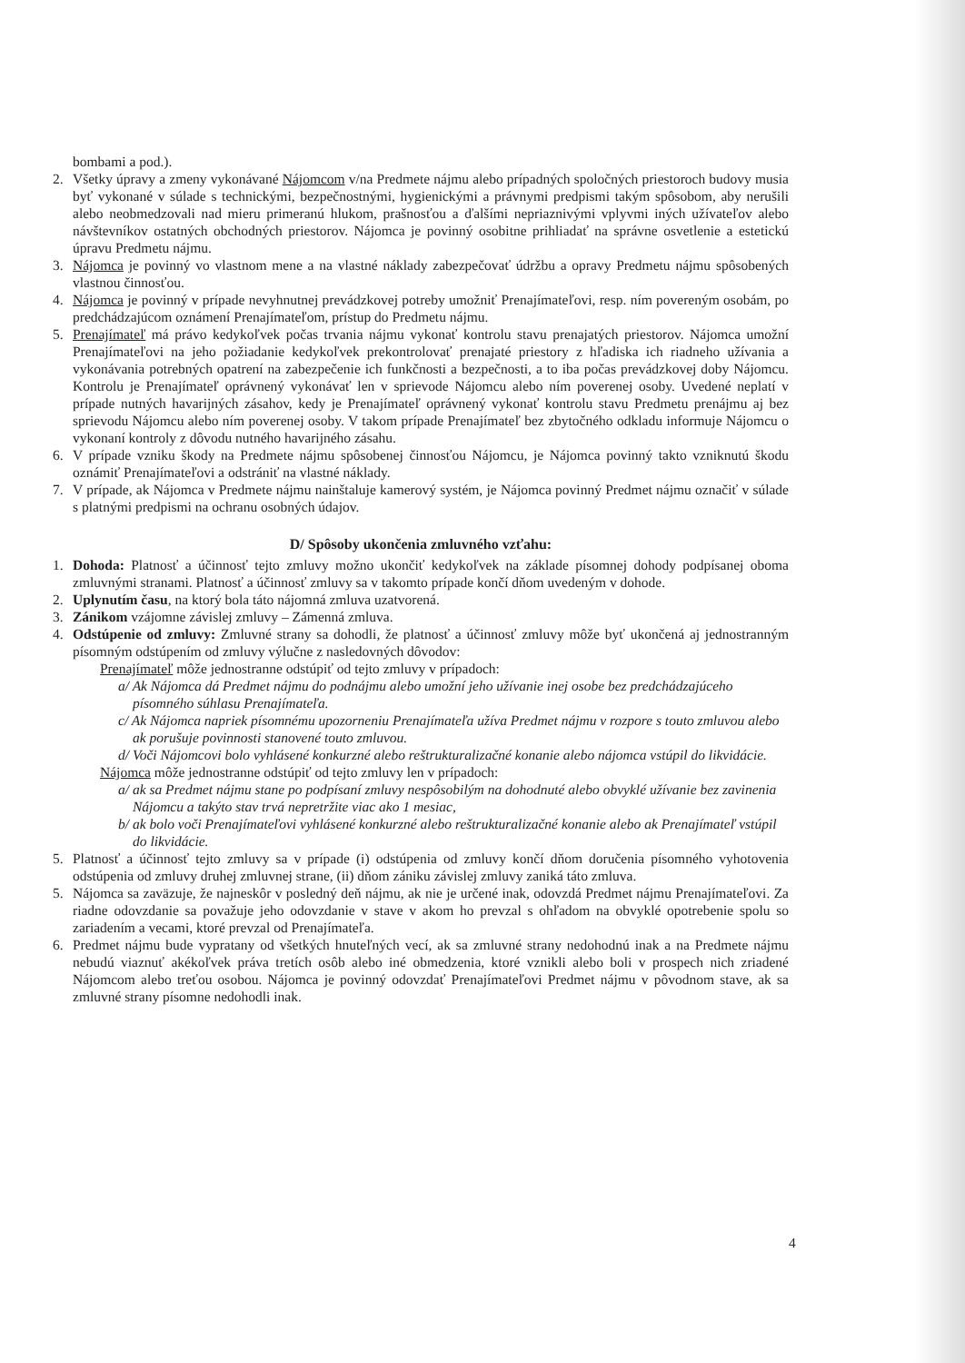bombami a pod.).
2. Všetky úpravy a zmeny vykonávané Nájomcom v/na Predmete nájmu alebo prípadných spoločných priestoroch budovy musia byť vykonané v súlade s technickými, bezpečnostnými, hygienickými a právnymi predpismi takým spôsobom, aby nerušili alebo neobmedzovali nad mieru primeranú hlukom, prašnosťou a ďalšími nepriaznivými vplyvmi iných užívateľov alebo návštevníkov ostatných obchodných priestorov. Nájomca je povinný osobitne prihliadať na správne osvetlenie a estetickú úpravu Predmetu nájmu.
3. Nájomca je povinný vo vlastnom mene a na vlastné náklady zabezpečovať údržbu a opravy Predmetu nájmu spôsobených vlastnou činnosťou.
4. Nájomca je povinný v prípade nevyhnutnej prevádzkovej potreby umožniť Prenajímateľovi, resp. ním povereným osobám, po predchádzajúcom oznámení Prenajímateľom, prístup do Predmetu nájmu.
5. Prenajímateľ má právo kedykoľvek počas trvania nájmu vykonať kontrolu stavu prenajatých priestorov. Nájomca umožní Prenajímateľovi na jeho požiadanie kedykoľvek prekontrolovať prenajaté priestory z hľadiska ich riadneho užívania a vykonávania potrebných opatrení na zabezpečenie ich funkčnosti a bezpečnosti, a to iba počas prevádzkovej doby Nájomcu. Kontrolu je Prenajímateľ oprávnený vykonávať len v sprievode Nájomcu alebo ním poverenej osoby. Uvedené neplatí v prípade nutných havarijných zásahov, kedy je Prenajímateľ oprávnený vykonať kontrolu stavu Predmetu prenájmu aj bez sprievodu Nájomcu alebo ním poverenej osoby. V takom prípade Prenajímateľ bez zbytočného odkladu informuje Nájomcu o vykonaní kontroly z dôvodu nutného havarijného zásahu.
6. V prípade vzniku škody na Predmete nájmu spôsobenej činnosťou Nájomcu, je Nájomca povinný takto vzniknutú škodu oznámiť Prenajímateľovi a odstrániť na vlastné náklady.
7. V prípade, ak Nájomca v Predmete nájmu nainštaluje kamerový systém, je Nájomca povinný Predmet nájmu označiť v súlade s platnými predpismi na ochranu osobných údajov.
D/ Spôsoby ukončenia zmluvného vzťahu:
1. Dohoda: Platnosť a účinnosť tejto zmluvy možno ukončiť kedykoľvek na základe písomnej dohody podpísanej oboma zmluvnými stranami. Platnosť a účinnosť zmluvy sa v takomto prípade končí dňom uvedeným v dohode.
2. Uplynutím času, na ktorý bola táto nájomná zmluva uzatvorená.
3. Zánikom vzájomne závislej zmluvy – Zámenná zmluva.
4. Odstúpenie od zmluvy: Zmluvné strany sa dohodli, že platnosť a účinnosť zmluvy môže byť ukončená aj jednostranným písomným odstúpením od zmluvy výlučne z nasledovných dôvodov:
Prenajímateľ môže jednostranne odstúpiť od tejto zmluvy v prípadoch:
a/ Ak Nájomca dá Predmet nájmu do podnájmu alebo umožní jeho užívanie inej osobe bez predchádzajúceho písomného súhlasu Prenajímateľa.
c/ Ak Nájomca napriek písomnému upozorneniu Prenajímateľa užíva Predmet nájmu v rozpore s touto zmluvou alebo ak porušuje povinnosti stanovené touto zmluvou.
d/ Voči Nájomcovi bolo vyhlásené konkurzné alebo reštrukturalizačné konanie alebo nájomca vstúpil do likvidácie.
Nájomca môže jednostranne odstúpiť od tejto zmluvy len v prípadoch:
a/ ak sa Predmet nájmu stane po podpísaní zmluvy nespôsobilým na dohodnuté alebo obvyklé užívanie bez zavinenia Nájomcu a takýto stav trvá nepretržite viac ako 1 mesiac,
b/ ak bolo voči Prenajímateľovi vyhlásené konkurzné alebo reštrukturalizačné konanie alebo ak Prenajímateľ vstúpil do likvidácie.
5. Platnosť a účinnosť tejto zmluvy sa v prípade (i) odstúpenia od zmluvy končí dňom doručenia písomného vyhotovenia odstúpenia od zmluvy druhej zmluvnej strane, (ii) dňom zániku závislej zmluvy zaniká táto zmluva.
5. Nájomca sa zaväzuje, že najneskôr v posledný deň nájmu, ak nie je určené inak, odovzdá Predmet nájmu Prenajímateľovi. Za riadne odovzdanie sa považuje jeho odovzdanie v stave v akom ho prevzal s ohľadom na obvyklé opotrebenie spolu so zariadením a vecami, ktoré prevzal od Prenajímateľa.
6. Predmet nájmu bude vypratany od všetkých hnuteľných vecí, ak sa zmluvné strany nedohodnú inak a na Predmete nájmu nebudú viaznuť akékoľvek práva tretích osôb alebo iné obmedzenia, ktoré vznikli alebo boli v prospech nich zriadené Nájomcom alebo treťou osobou. Nájomca je povinný odovzdať Prenajímateľovi Predmet nájmu v pôvodnom stave, ak sa zmluvné strany písomne nedohodli inak.
4